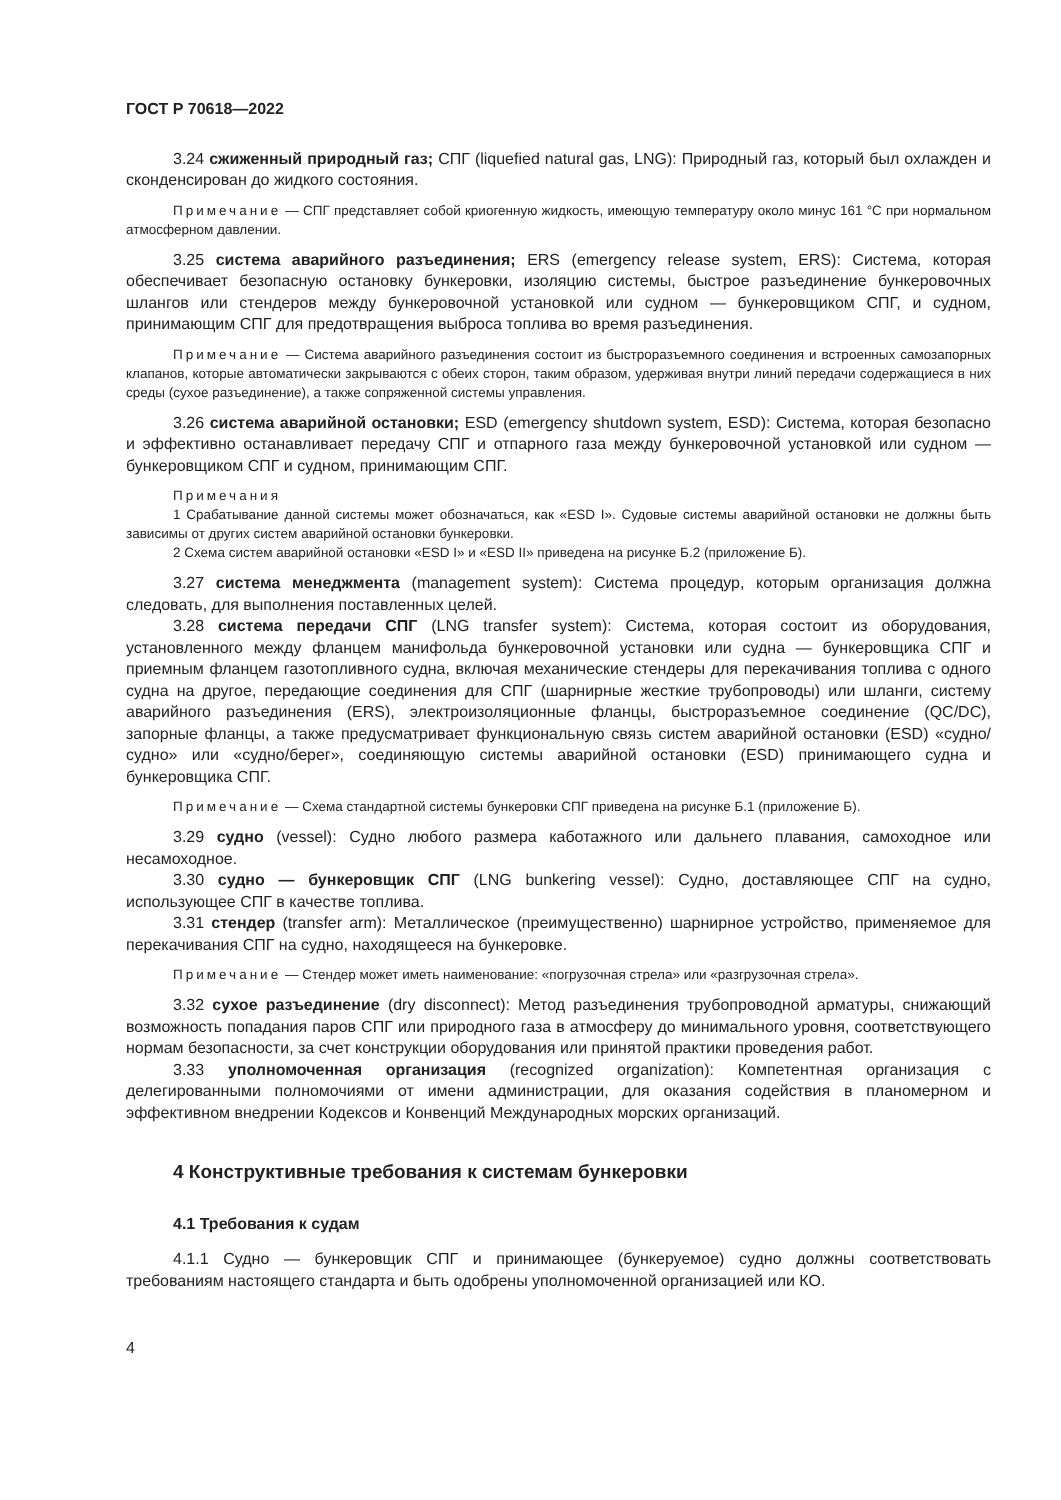ГОСТ Р 70618—2022
3.24 сжиженный природный газ; СПГ (liquefied natural gas, LNG): Природный газ, который был охлажден и сконденсирован до жидкого состояния.
Примечание — СПГ представляет собой криогенную жидкость, имеющую температуру около минус 161 °С при нормальном атмосферном давлении.
3.25 система аварийного разъединения; ERS (emergency release system, ERS): Система, которая обеспечивает безопасную остановку бункеровки, изоляцию системы, быстрое разъединение бункеровочных шлангов или стендеров между бункеровочной установкой или судном — бункеровщиком СПГ, и судном, принимающим СПГ для предотвращения выброса топлива во время разъединения.
Примечание — Система аварийного разъединения состоит из быстроразъемного соединения и встроенных самозапорных клапанов, которые автоматически закрываются с обеих сторон, таким образом, удерживая внутри линий передачи содержащиеся в них среды (сухое разъединение), а также сопряженной системы управления.
3.26 система аварийной остановки; ESD (emergency shutdown system, ESD): Система, которая безопасно и эффективно останавливает передачу СПГ и отпарного газа между бункеровочной установкой или судном — бункеровщиком СПГ и судном, принимающим СПГ.
Примечания
1 Срабатывание данной системы может обозначаться, как «ESD I». Судовые системы аварийной остановки не должны быть зависимы от других систем аварийной остановки бункеровки.
2 Схема систем аварийной остановки «ESD I» и «ESD II» приведена на рисунке Б.2 (приложение Б).
3.27 система менеджмента (management system): Система процедур, которым организация должна следовать, для выполнения поставленных целей.
3.28 система передачи СПГ (LNG transfer system): Система, которая состоит из оборудования, установленного между фланцем манифольда бункеровочной установки или судна — бункеровщика СПГ и приемным фланцем газотопливного судна, включая механические стендеры для перекачивания топлива с одного судна на другое, передающие соединения для СПГ (шарнирные жесткие трубопроводы) или шланги, систему аварийного разъединения (ERS), электроизоляционные фланцы, быстроразъемное соединение (QC/DC), запорные фланцы, а также предусматривает функциональную связь систем аварийной остановки (ESD) «судно/судно» или «судно/берег», соединяющую системы аварийной остановки (ESD) принимающего судна и бункеровщика СПГ.
Примечание — Схема стандартной системы бункеровки СПГ приведена на рисунке Б.1 (приложение Б).
3.29 судно (vessel): Судно любого размера каботажного или дальнего плавания, самоходное или несамоходное.
3.30 судно — бункеровщик СПГ (LNG bunkering vessel): Судно, доставляющее СПГ на судно, использующее СПГ в качестве топлива.
3.31 стендер (transfer arm): Металлическое (преимущественно) шарнирное устройство, применяемое для перекачивания СПГ на судно, находящееся на бункеровке.
Примечание — Стендер может иметь наименование: «погрузочная стрела» или «разгрузочная стрела».
3.32 сухое разъединение (dry disconnect): Метод разъединения трубопроводной арматуры, снижающий возможность попадания паров СПГ или природного газа в атмосферу до минимального уровня, соответствующего нормам безопасности, за счет конструкции оборудования или принятой практики проведения работ.
3.33 уполномоченная организация (recognized organization): Компетентная организация с делегированными полномочиями от имени администрации, для оказания содействия в планомерном и эффективном внедрении Кодексов и Конвенций Международных морских организаций.
4 Конструктивные требования к системам бункеровки
4.1 Требования к судам
4.1.1 Судно — бункеровщик СПГ и принимающее (бункеруемое) судно должны соответствовать требованиям настоящего стандарта и быть одобрены уполномоченной организацией или КО.
4